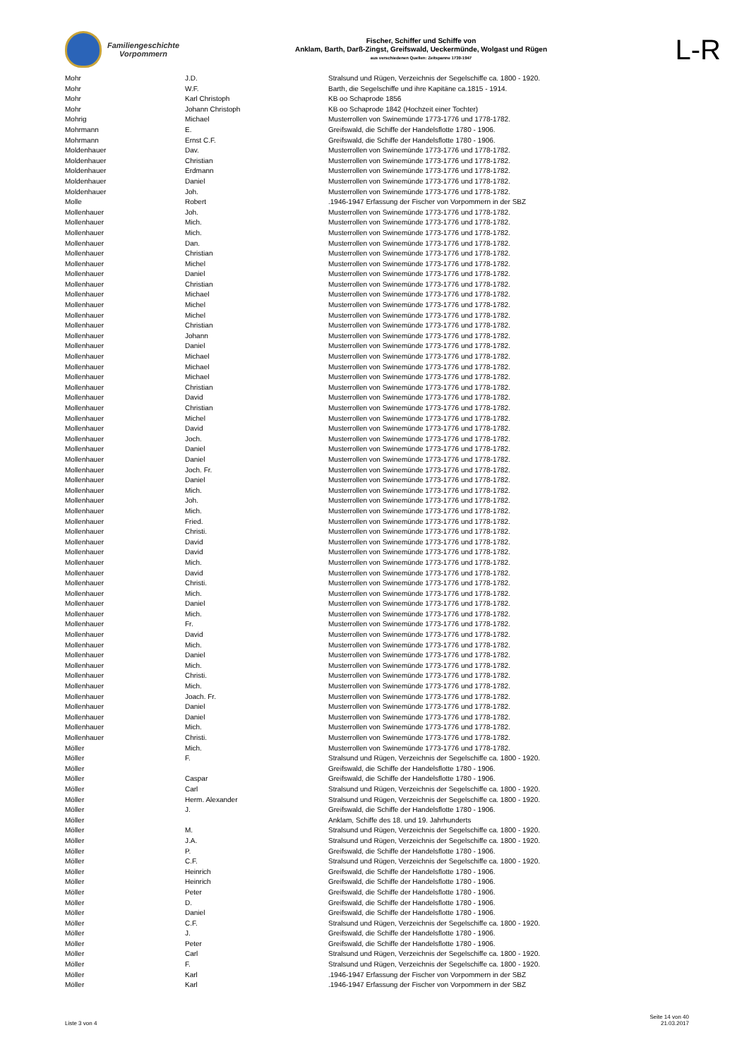Familiengeschichte
Vorpommern
Fischer, Schiffer und Schiffe von
Anklam, Barth, Darß-Zingst, Greifswald, Ueckermünde, Wolgast und Rügen
aus verschiedenen Quellen: Zeitspanne 1739-1947
L-R
| Mohr | J.D. | Stralsund und Rügen, Verzeichnis der Segelschiffe ca. 1800 - 1920. |
| Mohr | W.F. | Barth, die Segelschiffe und ihre Kapitäne ca.1815 - 1914. |
| Mohr | Karl Christoph | KB oo Schaprode 1856 |
| Mohr | Johann Christoph | KB oo Schaprode 1842 (Hochzeit einer Tochter) |
| Mohrig | Michael | Musterrollen von Swinemünde 1773-1776 und 1778-1782. |
| Mohrmann | E. | Greifswald, die Schiffe der Handelsflotte 1780 - 1906. |
| Mohrmann | Ernst C.F. | Greifswald, die Schiffe der Handelsflotte 1780 - 1906. |
| Moldenhauer | Dav. | Musterrollen von Swinemünde 1773-1776 und 1778-1782. |
| Moldenhauer | Christian | Musterrollen von Swinemünde 1773-1776 und 1778-1782. |
| Moldenhauer | Erdmann | Musterrollen von Swinemünde 1773-1776 und 1778-1782. |
| Moldenhauer | Daniel | Musterrollen von Swinemünde 1773-1776 und 1778-1782. |
| Moldenhauer | Joh. | Musterrollen von Swinemünde 1773-1776 und 1778-1782. |
| Molle | Robert | .1946-1947 Erfassung der Fischer von Vorpommern in der SBZ |
| Mollenhauer | Joh. | Musterrollen von Swinemünde 1773-1776 und 1778-1782. |
| Mollenhauer | Mich. | Musterrollen von Swinemünde 1773-1776 und 1778-1782. |
| Mollenhauer | Mich. | Musterrollen von Swinemünde 1773-1776 und 1778-1782. |
| Mollenhauer | Dan. | Musterrollen von Swinemünde 1773-1776 und 1778-1782. |
| Mollenhauer | Christian | Musterrollen von Swinemünde 1773-1776 und 1778-1782. |
| Mollenhauer | Michel | Musterrollen von Swinemünde 1773-1776 und 1778-1782. |
| Mollenhauer | Daniel | Musterrollen von Swinemünde 1773-1776 und 1778-1782. |
| Mollenhauer | Christian | Musterrollen von Swinemünde 1773-1776 und 1778-1782. |
| Mollenhauer | Michael | Musterrollen von Swinemünde 1773-1776 und 1778-1782. |
| Mollenhauer | Michel | Musterrollen von Swinemünde 1773-1776 und 1778-1782. |
| Mollenhauer | Michel | Musterrollen von Swinemünde 1773-1776 und 1778-1782. |
| Mollenhauer | Christian | Musterrollen von Swinemünde 1773-1776 und 1778-1782. |
| Mollenhauer | Johann | Musterrollen von Swinemünde 1773-1776 und 1778-1782. |
| Mollenhauer | Daniel | Musterrollen von Swinemünde 1773-1776 und 1778-1782. |
| Mollenhauer | Michael | Musterrollen von Swinemünde 1773-1776 und 1778-1782. |
| Mollenhauer | Michael | Musterrollen von Swinemünde 1773-1776 und 1778-1782. |
| Mollenhauer | Michael | Musterrollen von Swinemünde 1773-1776 und 1778-1782. |
| Mollenhauer | Christian | Musterrollen von Swinemünde 1773-1776 und 1778-1782. |
| Mollenhauer | David | Musterrollen von Swinemünde 1773-1776 und 1778-1782. |
| Mollenhauer | Christian | Musterrollen von Swinemünde 1773-1776 und 1778-1782. |
| Mollenhauer | Michel | Musterrollen von Swinemünde 1773-1776 und 1778-1782. |
| Mollenhauer | David | Musterrollen von Swinemünde 1773-1776 und 1778-1782. |
| Mollenhauer | Joch. | Musterrollen von Swinemünde 1773-1776 und 1778-1782. |
| Mollenhauer | Daniel | Musterrollen von Swinemünde 1773-1776 und 1778-1782. |
| Mollenhauer | Daniel | Musterrollen von Swinemünde 1773-1776 und 1778-1782. |
| Mollenhauer | Joch. Fr. | Musterrollen von Swinemünde 1773-1776 und 1778-1782. |
| Mollenhauer | Daniel | Musterrollen von Swinemünde 1773-1776 und 1778-1782. |
| Mollenhauer | Mich. | Musterrollen von Swinemünde 1773-1776 und 1778-1782. |
| Mollenhauer | Joh. | Musterrollen von Swinemünde 1773-1776 und 1778-1782. |
| Mollenhauer | Mich. | Musterrollen von Swinemünde 1773-1776 und 1778-1782. |
| Mollenhauer | Fried. | Musterrollen von Swinemünde 1773-1776 und 1778-1782. |
| Mollenhauer | Christi. | Musterrollen von Swinemünde 1773-1776 und 1778-1782. |
| Mollenhauer | David | Musterrollen von Swinemünde 1773-1776 und 1778-1782. |
| Mollenhauer | David | Musterrollen von Swinemünde 1773-1776 und 1778-1782. |
| Mollenhauer | Mich. | Musterrollen von Swinemünde 1773-1776 und 1778-1782. |
| Mollenhauer | David | Musterrollen von Swinemünde 1773-1776 und 1778-1782. |
| Mollenhauer | Christi. | Musterrollen von Swinemünde 1773-1776 und 1778-1782. |
| Mollenhauer | Mich. | Musterrollen von Swinemünde 1773-1776 und 1778-1782. |
| Mollenhauer | Daniel | Musterrollen von Swinemünde 1773-1776 und 1778-1782. |
| Mollenhauer | Mich. | Musterrollen von Swinemünde 1773-1776 und 1778-1782. |
| Mollenhauer | Fr. | Musterrollen von Swinemünde 1773-1776 und 1778-1782. |
| Mollenhauer | David | Musterrollen von Swinemünde 1773-1776 und 1778-1782. |
| Mollenhauer | Mich. | Musterrollen von Swinemünde 1773-1776 und 1778-1782. |
| Mollenhauer | Daniel | Musterrollen von Swinemünde 1773-1776 und 1778-1782. |
| Mollenhauer | Mich. | Musterrollen von Swinemünde 1773-1776 und 1778-1782. |
| Mollenhauer | Christi. | Musterrollen von Swinemünde 1773-1776 und 1778-1782. |
| Mollenhauer | Mich. | Musterrollen von Swinemünde 1773-1776 und 1778-1782. |
| Mollenhauer | Joach. Fr. | Musterrollen von Swinemünde 1773-1776 und 1778-1782. |
| Mollenhauer | Daniel | Musterrollen von Swinemünde 1773-1776 und 1778-1782. |
| Mollenhauer | Daniel | Musterrollen von Swinemünde 1773-1776 und 1778-1782. |
| Mollenhauer | Mich. | Musterrollen von Swinemünde 1773-1776 und 1778-1782. |
| Mollenhauer | Christi. | Musterrollen von Swinemünde 1773-1776 und 1778-1782. |
| Möller | Mich. | Musterrollen von Swinemünde 1773-1776 und 1778-1782. |
| Möller | F. | Stralsund und Rügen, Verzeichnis der Segelschiffe ca. 1800 - 1920. |
| Möller | | Greifswald, die Schiffe der Handelsflotte 1780 - 1906. |
| Möller | Caspar | Greifswald, die Schiffe der Handelsflotte 1780 - 1906. |
| Möller | Carl | Stralsund und Rügen, Verzeichnis der Segelschiffe ca. 1800 - 1920. |
| Möller | Herm. Alexander | Stralsund und Rügen, Verzeichnis der Segelschiffe ca. 1800 - 1920. |
| Möller | J. | Greifswald, die Schiffe der Handelsflotte 1780 - 1906. |
| Möller | | Anklam, Schiffe des 18. und 19. Jahrhunderts |
| Möller | M. | Stralsund und Rügen, Verzeichnis der Segelschiffe ca. 1800 - 1920. |
| Möller | J.A. | Stralsund und Rügen, Verzeichnis der Segelschiffe ca. 1800 - 1920. |
| Möller | P. | Greifswald, die Schiffe der Handelsflotte 1780 - 1906. |
| Möller | C.F. | Stralsund und Rügen, Verzeichnis der Segelschiffe ca. 1800 - 1920. |
| Möller | Heinrich | Greifswald, die Schiffe der Handelsflotte 1780 - 1906. |
| Möller | Heinrich | Greifswald, die Schiffe der Handelsflotte 1780 - 1906. |
| Möller | Peter | Greifswald, die Schiffe der Handelsflotte 1780 - 1906. |
| Möller | D. | Greifswald, die Schiffe der Handelsflotte 1780 - 1906. |
| Möller | Daniel | Greifswald, die Schiffe der Handelsflotte 1780 - 1906. |
| Möller | C.F. | Stralsund und Rügen, Verzeichnis der Segelschiffe ca. 1800 - 1920. |
| Möller | J. | Greifswald, die Schiffe der Handelsflotte 1780 - 1906. |
| Möller | Peter | Greifswald, die Schiffe der Handelsflotte 1780 - 1906. |
| Möller | Carl | Stralsund und Rügen, Verzeichnis der Segelschiffe ca. 1800 - 1920. |
| Möller | F. | Stralsund und Rügen, Verzeichnis der Segelschiffe ca. 1800 - 1920. |
| Möller | Karl | .1946-1947 Erfassung der Fischer von Vorpommern in der SBZ |
| Möller | Karl | .1946-1947 Erfassung der Fischer von Vorpommern in der SBZ |
Liste 3 von 4
Seite 14 von 40
21.03.2017